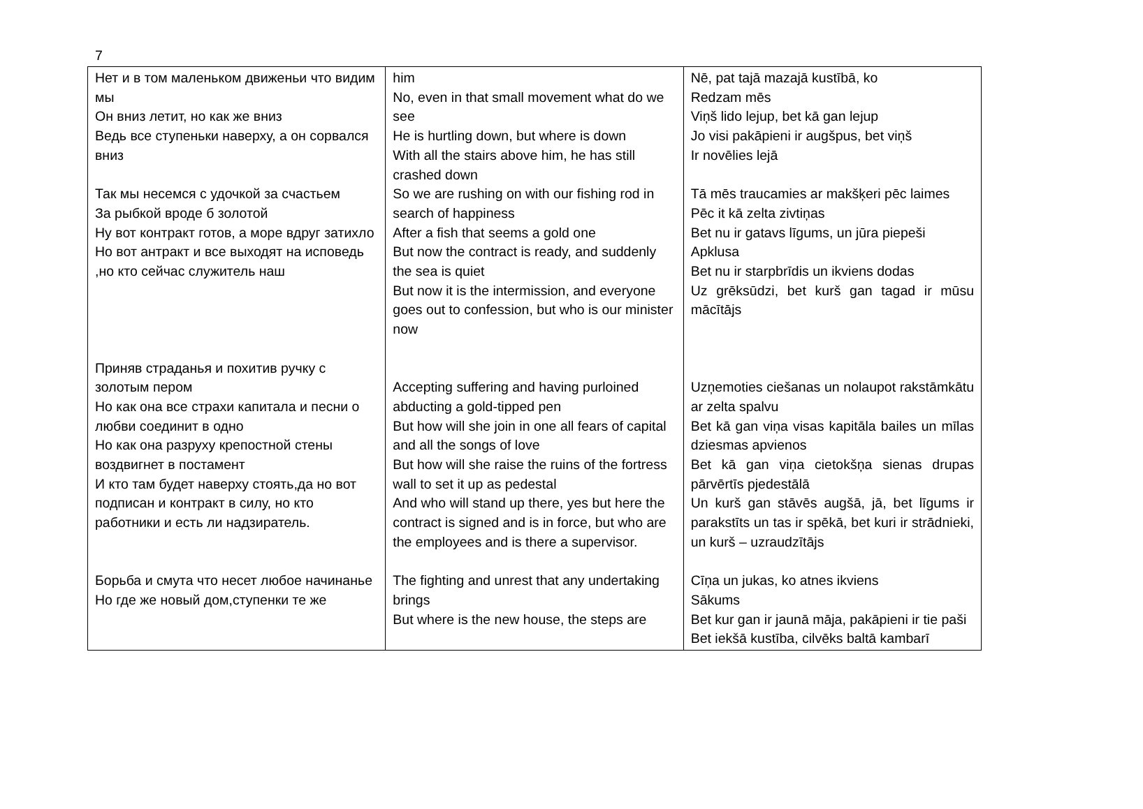7
| Нет и в том маленьком движеньи что видим мы Он вниз летит, но как же вниз Ведь все ступеньки наверху, а он сорвался вниз Так мы несемся с удочкой за счастьем За рыбкой вроде б золотой Ну вот контракт готов, а море вдруг затихло Но вот антракт и все выходят на исповедь ,но кто сейчас служитель наш Приняв страданья и похитив ручку с золотым пером Но как она все страхи капитала и песни о любви соединит в одно Но как она разруху крепостной стены воздвигнет в постамент И кто там будет наверху стоять,да но вот подписан и контракт в силу, но кто работники и есть ли надзиратель. Борьба и смута что несет любое начинанье Но где же новый дом,ступенки те же | him No, even in that small movement what do we see He is hurtling down, but where is down With all the stairs above him, he has still crashed down So we are rushing on with our fishing rod in search of happiness After a fish that seems a gold one But now the contract is ready, and suddenly the sea is quiet But now it is the intermission, and everyone goes out to confession, but who is our minister now Accepting suffering and having purloined abducting a gold-tipped pen But how will she join in one all fears of capital and all the songs of love But how will she raise the ruins of the fortress wall to set it up as pedestal And who will stand up there, yes but here the contract is signed and is in force, but who are the employees and is there a supervisor. The fighting and unrest that any undertaking brings But where is the new house, the steps are | Nē, pat tajā mazajā kustībā, ko Redzam mēs Viņš lido lejup, bet kā gan lejup Jo visi pakāpieni ir augšpus, bet viņš Ir novēlies lejā Tā mēs traucamies ar makšķeri pēc laimes Pēc it kā zelta zivtiņas Bet nu ir gatavs līgums, un jūra piepeši Apklusa Bet nu ir starpbrīdis un ikviens dodas Uz grēksūdzi, bet kurš gan tagad ir mūsu mācītājs Uzņemoties ciešanas un nolaupot rakstāmkātu ar zelta spalvu Bet kā gan viņa visas kapitāla bailes un mīlas dziesmas apvienos Bet kā gan viņa cietokšņa sienas drupas pārvērtīs pjedestālā Un kurš gan stāvēs augšā, jā, bet līgums ir parakstīts un tas ir spēkā, bet kuri ir strādnieki, un kurš – uzraudzītājs Cīņa un jukas, ko atnes ikviens Sākums Bet kur gan ir jaunā māja, pakāpieni ir tie paši Bet iekšā kustība, cilvēks baltā kambarī |